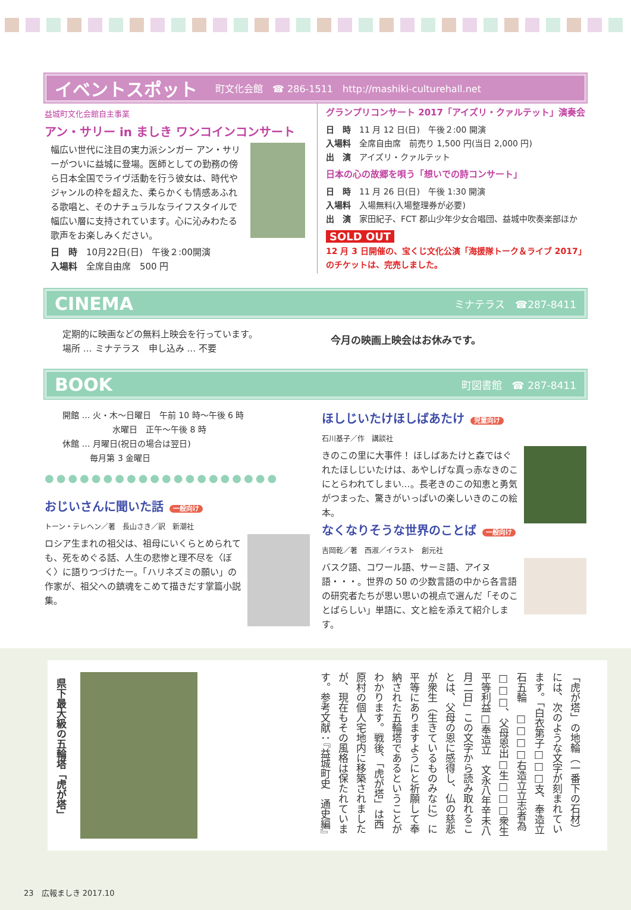イベントスポット 町文化会館　☎ 286-1511　http://mashiki-culturehall.net
益城町文化会館自主事業
アン・サリー in ましき ワンコインコンサート
幅広い世代に注目の実力派シンガー アン・サリーがついに益城に登場。医師としての勤務の傍ら日本全国でライヴ活動を行う彼女は、時代やジャンルの枠を超えた、柔らかくも情感あふれる歌唱と、そのナチュラルなライフスタイルで幅広い層に支持されています。心に沁みわたる歌声をお楽しみください。
日　時　10月22日(日)　午後２:00開演
入場料　全席自由席　500 円
グランプリコンサート 2017「アイズリ・クァルテット」演奏会
日　時　11 月 12 日(日)　午後２:00 開演
入場料　全席自由席　前売り 1,500 円(当日 2,000 円)
出　演　アイズリ・クァルテット
日本の心の故郷を唄う「想いでの詩コンサート」
日　時　11 月 26 日(日)　午後 1:30 開演
入場料　入場無料(入場整理券が必要)
出　演　家田紀子、FCT 郡山少年少女合唱団、益城中吹奏楽部ほか
SOLD OUT
12 月 3 日開催の、宝くじ文化公演「海援隊トーク＆ライブ 2017」のチケットは、完売しました。
CINEMA ミナテラス　☎287-8411
定期的に映画などの無料上映会を行っています。
場所 … ミナテラス　申し込み … 不要
今月の映画上映会はお休みです。
BOOK 町図書館　☎ 287-8411
開館 … 火・木～日曜日　午前 10 時～午後 6 時
　　　　　　水曜日　正午～午後 8 時
休館 … 月曜日(祝日の場合は翌日)
　　　 毎月第 3 金曜日
●●●●●●●●●●●●●●●●●●●●
おじいさんに聞いた話 一般向け
トーン・テレヘン／著　長山さき／訳　新潮社
ロシア生まれの祖父は、祖母にいくらとめられても、死をめぐる話、人生の悲惨と理不尽を〈ぼく〉に語りつづけたー。「ハリネズミの願い」の作家が、祖父への鎮魂をこめて描きだす掌篇小説集。
ほしじいたけほしばあたけ 児童向け
石川基子／作　講談社
きのこの里に大事件！ ほしばあたけと森ではぐれたほしじいたけは、あやしげな真っ赤なきのこにとらわれてしまい…。長老きのこの知恵と勇気がつまった、驚きがいっぱいの楽しいきのこの絵本。
なくなりそうな世界のことば 一般向け
吉岡乾／著　西淑／イラスト　創元社
バスク語、コワール語、サーミ語、アイヌ語・・・。世界の 50 の少数言語の中から各言語の研究者たちが思い思いの視点で選んだ「そのことばらしい」単語に、文と絵を添えて紹介します。
県下最大級の五輪塔「虎が塔」
「虎が塔」の地輪（一番下の石材）には、次のような文字が刻まれています。「白衣第子□□□支、奉造立石五輪　□□□□右造立立志者為□□□、父母恩出□生□□□衆生平等利益□奉造立　文永八年辛未八月二日」この文字から読み取れることは、父母の恩に感得し、仏の慈悲が衆生（生きているものみなに）に平等にありますようにと祈願して奉納された五輪塔であるということがわかります。戦後、「虎が塔」は西原村の個人宅地内に移築されましたが、現在もその風格は保たれています。参考文献：『益城町史　通史編』
23　広報ましき 2017.10